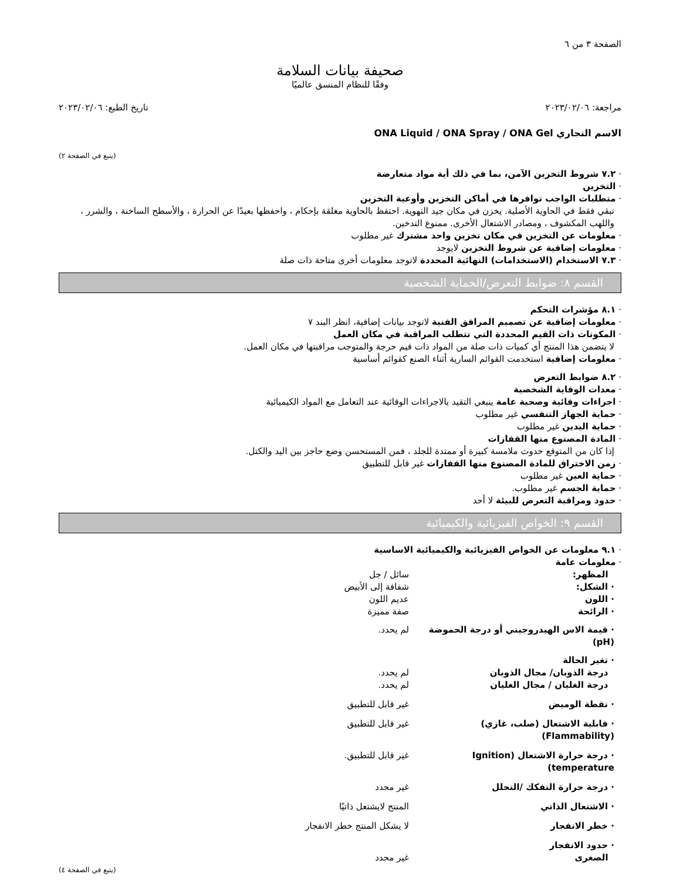الصفحة ٣ من ٦
صحيفة بيانات السلامة
وفقًا للنظام المنسق عالميًا
مراجعة: ٢٠٢٣/٠٢/٠٦ تاريخ الطبع: ٢٠٢٣/٠٢/٠٦
الاسم التجاري ONA Liquid / ONA Spray / ONA Gel
(يتبع في الصفحة ٢)
· ٧.٢ شروط التخزين الآمن، بما في ذلك أية مواد متعارضة
· التخزين
· متطلبات الواجب توافرها في أماكن التخزين وأوعية التخزين
تبقي فقط في الحاوية الأصلية. يخزن في مكان جيد التهوية. احتفظ بالحاوية مغلقة بإحكام ، واحفظها بعيدًا عن الحرارة ، والأسطح الساخنة ، والشرر ، واللهب المكشوف ، ومصادر الاشتعال الأخرى. ممنوع التدخين.
· معلومات عن التخزين في مكان تخزين واحد مشترك غير مطلوب
· معلومات إضافية عن شروط التخزين لايوجد
· ٧.٣ الاستخدام (الاستخدامات) النهائية المحددة لاتوجد معلومات أخرى متاحة ذات صلة
القسم ٨: ضوابط التعرض/الحماية الشخصية
· ٨.١ مؤشرات التحكم
· معلومات إضافية عن تصميم المرافق الفنية لاتوجد بيانات إضافية، انظر البند ٧
· المكونات ذات القيم المحددة التي تتطلب المراقبة في مكان العمل
لا يتضمن هذا المنتج أي كميات ذات صلة من المواد ذات قيم حرجة والمتوجب مراقبتها في مكان العمل.
· معلومات إضافية استخدمت القوائم السارية أثناء الصنع كقوائم أساسية
· ٨.٢ ضوابط التعرض
· معدات الوقاية الشخصية
· اجراءات وقائية وصحية عامة ينبغي التقيد بالاجراءات الوقائية عند التعامل مع المواد الكيميائية
· حماية الجهاز التنفسي غير مطلوب
· حماية اليدين غير مطلوب
· المادة المصنوع منها القفازات
إذا كان من المتوقع حدوث ملامسة كبيرة أو ممتدة للجلد ، فمن المستحسن وضع حاجز بين اليد والكتل.
· زمن الاختراق للمادة المصنوع منها القفازات غير قابل للتطبيق
· حماية العين غير مطلوب
· حماية الجسم غير مطلوب.
· حدود ومراقبة التعرض للبيئة لا أحد
القسم ٩: الخواص الفيزيائية والكيميائية
· ٩.١ معلومات عن الخواص الفيزيائية والكيميائية الاساسية
· معلومات عامة
| المظهر: | سائل / جل |
| · الشكل: | شفافة إلى الأبيض |
| · اللون | عديم اللون |
| · الرائحة | صفة مميزة |
| · قيمة الاس الهيدروجيني أو درجة الحموضة (pH) | لم يحدد. |
| · تغير الحالة | |
| درجة الذوبان/ مجال الذوبان | لم يحدد. |
| درجة الغليان / مجال الغليان | لم يحدد. |
| · نقطة الوميض | غير قابل للتطبيق |
| · قابلية الاشتعال (صلب، غازي) (Flammability) | غير قابل للتطبيق |
| · درجة حرارة الاشتعال (Ignition temperature) | غير قابل للتطبيق. |
| · درجة حرارة التفكك /التحلل | غير محدد |
| · الاشتعال الذاتي | المنتج لايشتعل ذاتيًا |
| · خطر الانفجار | لا يشكل المنتج خطر الانفجار |
| · حدود الانفجار الصغرى | غير محدد |
(يتبع في الصفحة ٤)